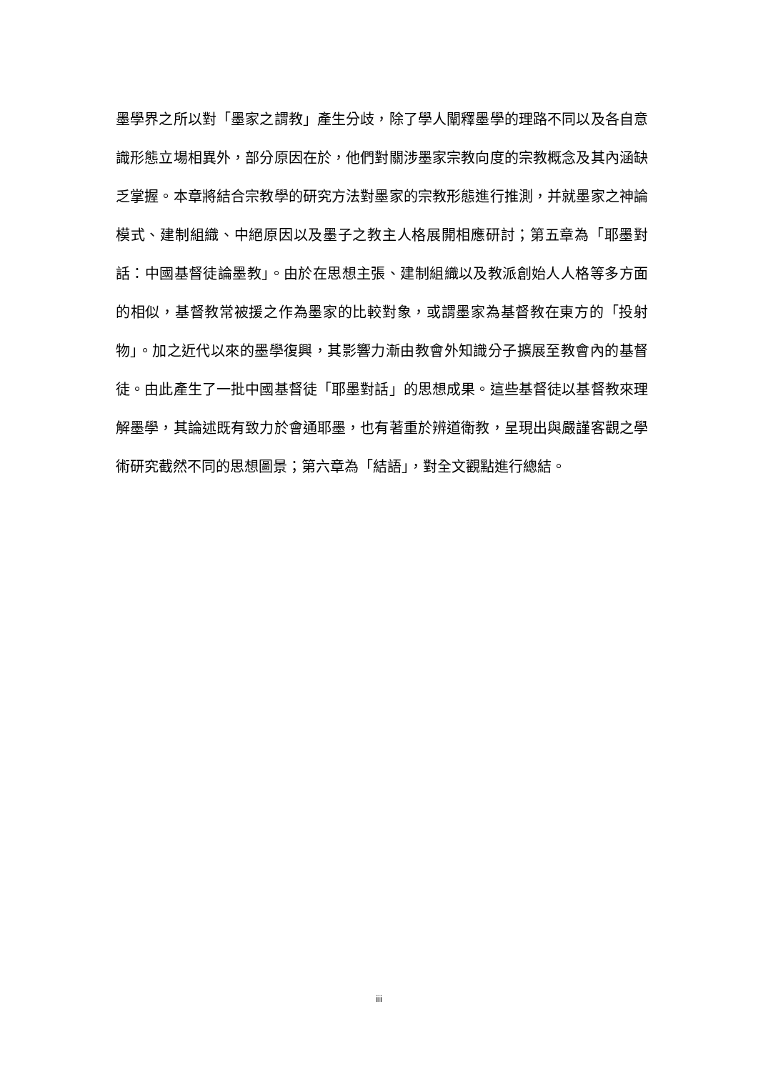墨學界之所以對「墨家之謂教」產生分歧，除了學人闡釋墨學的理路不同以及各自意識形態立場相異外，部分原因在於，他們對關涉墨家宗教向度的宗教概念及其內涵缺乏掌握。本章將結合宗教學的研究方法對墨家的宗教形態進行推測，并就墨家之神論模式、建制組織、中絕原因以及墨子之教主人格展開相應研討；第五章為「耶墨對話：中國基督徒論墨教」。由於在思想主張、建制組織以及教派創始人人格等多方面的相似，基督教常被援之作為墨家的比較對象，或謂墨家為基督教在東方的「投射物」。加之近代以來的墨學復興，其影響力漸由教會外知識分子擴展至教會內的基督徒。由此產生了一批中國基督徒「耶墨對話」的思想成果。這些基督徒以基督教來理解墨學，其論述既有致力於會通耶墨，也有著重於辨道衛教，呈現出與嚴謹客觀之學術研究截然不同的思想圖景；第六章為「結語」，對全文觀點進行總結。
iii